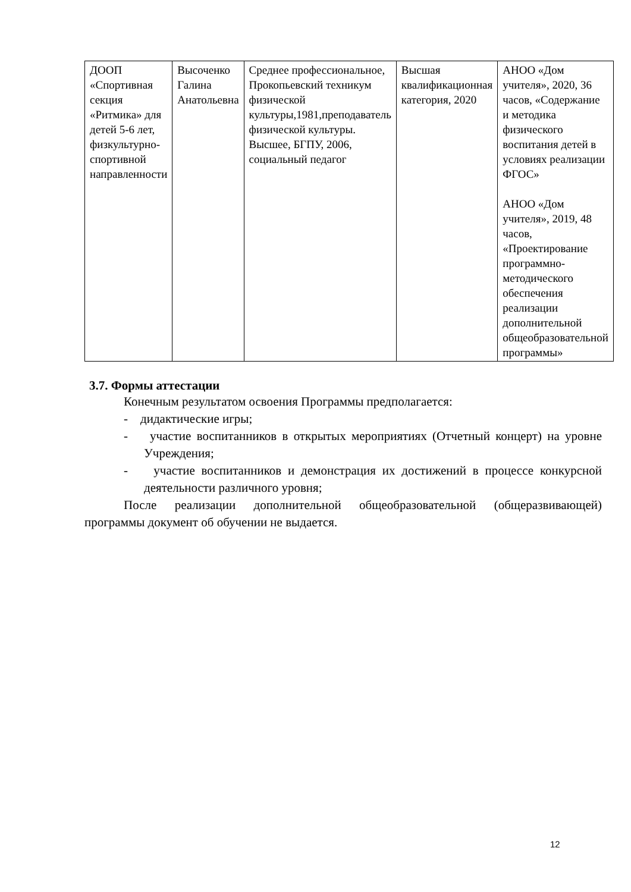| ДООП «Спортивная секция «Ритмика» для детей 5-6 лет, физкультурно-спортивной направленности | Высоченко Галина Анатольевна | Среднее профессиональное, Прокопьевский техникум физической культуры,1981,преподаватель физической культуры. Высшее, БГПУ, 2006, социальный педагог | Высшая квалификационная категория, 2020 | АНОО «Дом учителя», 2020, 36 часов, «Содержание и методика физического воспитания детей в условиях реализации ФГОС» АНОО «Дом учителя», 2019, 48 часов, «Проектирование программно-методического обеспечения реализации дополнительной общеобразовательной программы» |
3.7. Формы аттестации
Конечным результатом освоения Программы предполагается:
- дидактические игры;
- участие воспитанников в открытых мероприятиях (Отчетный концерт) на уровне Учреждения;
- участие воспитанников и демонстрация их достижений в процессе конкурсной деятельности различного уровня;
После реализации дополнительной общеобразовательной (общеразвивающей) программы документ об обучении не выдается.
12